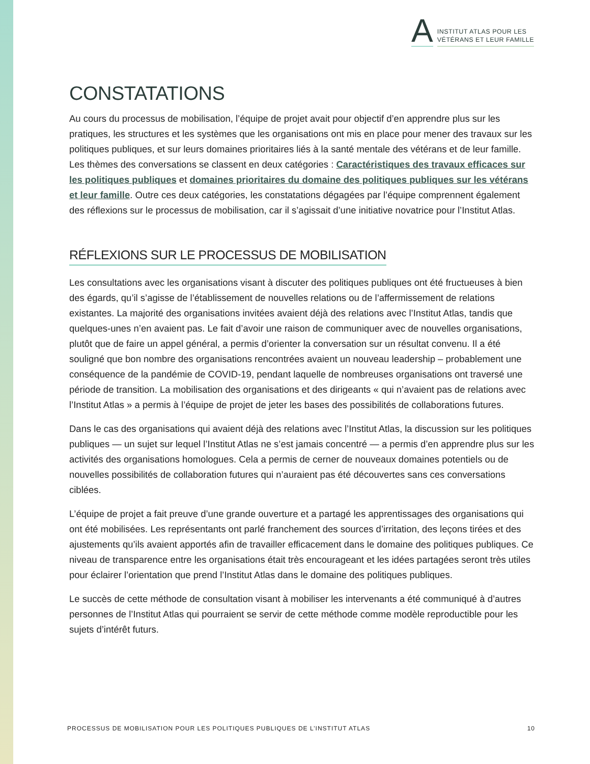A INSTITUT ATLAS POUR LES
VÉTÉRANS ET LEUR FAMILLE
CONSTATATIONS
Au cours du processus de mobilisation, l’équipe de projet avait pour objectif d’en apprendre plus sur les pratiques, les structures et les systèmes que les organisations ont mis en place pour mener des travaux sur les politiques publiques, et sur leurs domaines prioritaires liés à la santé mentale des vétérans et de leur famille. Les thèmes des conversations se classent en deux catégories : Caractéristiques des travaux efficaces sur les politiques publiques et domaines prioritaires du domaine des politiques publiques sur les vétérans et leur famille. Outre ces deux catégories, les constatations dégagées par l’équipe comprennent également des réflexions sur le processus de mobilisation, car il s’agissait d’une initiative novatrice pour l’Institut Atlas.
RÉFLEXIONS SUR LE PROCESSUS DE MOBILISATION
Les consultations avec les organisations visant à discuter des politiques publiques ont été fructueuses à bien des égards, qu’il s’agisse de l’établissement de nouvelles relations ou de l’affermissement de relations existantes. La majorité des organisations invitées avaient déjà des relations avec l’Institut Atlas, tandis que quelques-unes n’en avaient pas. Le fait d’avoir une raison de communiquer avec de nouvelles organisations, plutôt que de faire un appel général, a permis d’orienter la conversation sur un résultat convenu. Il a été souligné que bon nombre des organisations rencontrées avaient un nouveau leadership – probablement une conséquence de la pandémie de COVID-19, pendant laquelle de nombreuses organisations ont traversé une période de transition. La mobilisation des organisations et des dirigeants « qui n’avaient pas de relations avec l’Institut Atlas » a permis à l’équipe de projet de jeter les bases des possibilités de collaborations futures.
Dans le cas des organisations qui avaient déjà des relations avec l’Institut Atlas, la discussion sur les politiques publiques — un sujet sur lequel l’Institut Atlas ne s’est jamais concentré — a permis d’en apprendre plus sur les activités des organisations homologues. Cela a permis de cerner de nouveaux domaines potentiels ou de nouvelles possibilités de collaboration futures qui n’auraient pas été découvertes sans ces conversations ciblées.
L’équipe de projet a fait preuve d’une grande ouverture et a partagé les apprentissages des organisations qui ont été mobilisées. Les représentants ont parlé franchement des sources d’irritation, des leçons tirées et des ajustements qu’ils avaient apportés afin de travailler efficacement dans le domaine des politiques publiques. Ce niveau de transparence entre les organisations était très encourageant et les idées partagées seront très utiles pour éclairer l’orientation que prend l’Institut Atlas dans le domaine des politiques publiques.
Le succès de cette méthode de consultation visant à mobiliser les intervenants a été communiqué à d’autres personnes de l’Institut Atlas qui pourraient se servir de cette méthode comme modèle reproductible pour les sujets d’intérêt futurs.
PROCESSUS DE MOBILISATION POUR LES POLITIQUES PUBLIQUES DE L’INSTITUT ATLAS 10